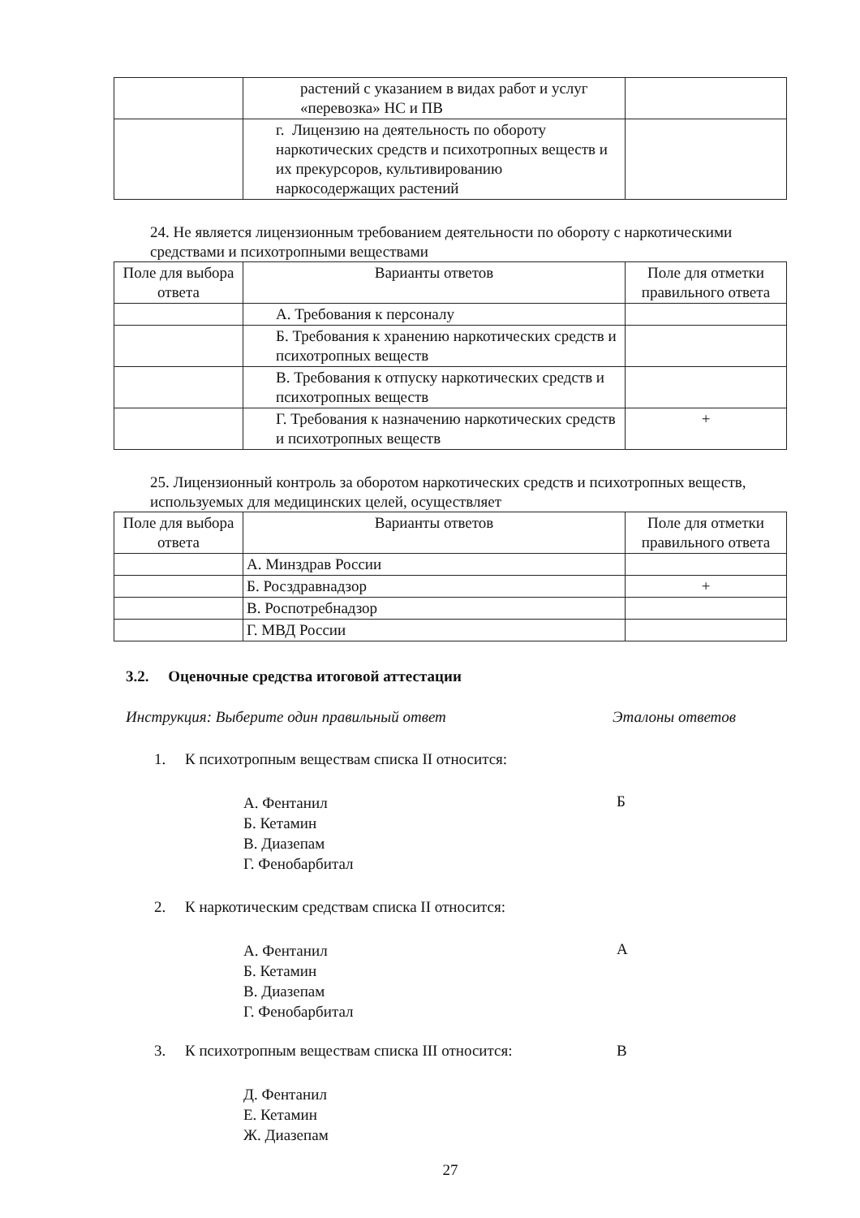| | растений с указанием в видах работ и услуг «перевозка» НС и ПВ | |
| | г. Лицензию на деятельность по обороту наркотических средств и психотропных веществ и их прекурсоров, культивированию наркосодержащих растений | |
24. Не является лицензионным требованием деятельности по обороту с наркотическими средствами и психотропными веществами
| Поле для выбора ответа | Варианты ответов | Поле для отметки правильного ответа |
| --- | --- | --- |
| | А. Требования к персоналу | |
| | Б. Требования к хранению наркотических средств и психотропных веществ | |
| | В. Требования к отпуску наркотических средств и психотропных веществ | |
| | Г. Требования к назначению наркотических средств и психотропных веществ | + |
25. Лицензионный контроль за оборотом наркотических средств и психотропных веществ, используемых для медицинских целей, осуществляет
| Поле для выбора ответа | Варианты ответов | Поле для отметки правильного ответа |
| --- | --- | --- |
| | А. Минздрав России | |
| | Б. Росздравнадзор | + |
| | В. Роспотребнадзор | |
| | Г. МВД России | |
3.2. Оценочные средства итоговой аттестации
Инструкция: Выберите один правильный ответ Эталоны ответов
1. К психотропным веществам списка II относится:
А. Фентанил
Б. Кетамин
В. Диазепам
Г. Фенобарбитал
Б
2. К наркотическим средствам списка II относится:
А. Фентанил
Б. Кетамин
В. Диазепам
Г. Фенобарбитал
А
3. К психотропным веществам списка III относится:
В
Д. Фентанил
Е. Кетамин
Ж. Диазепам
27